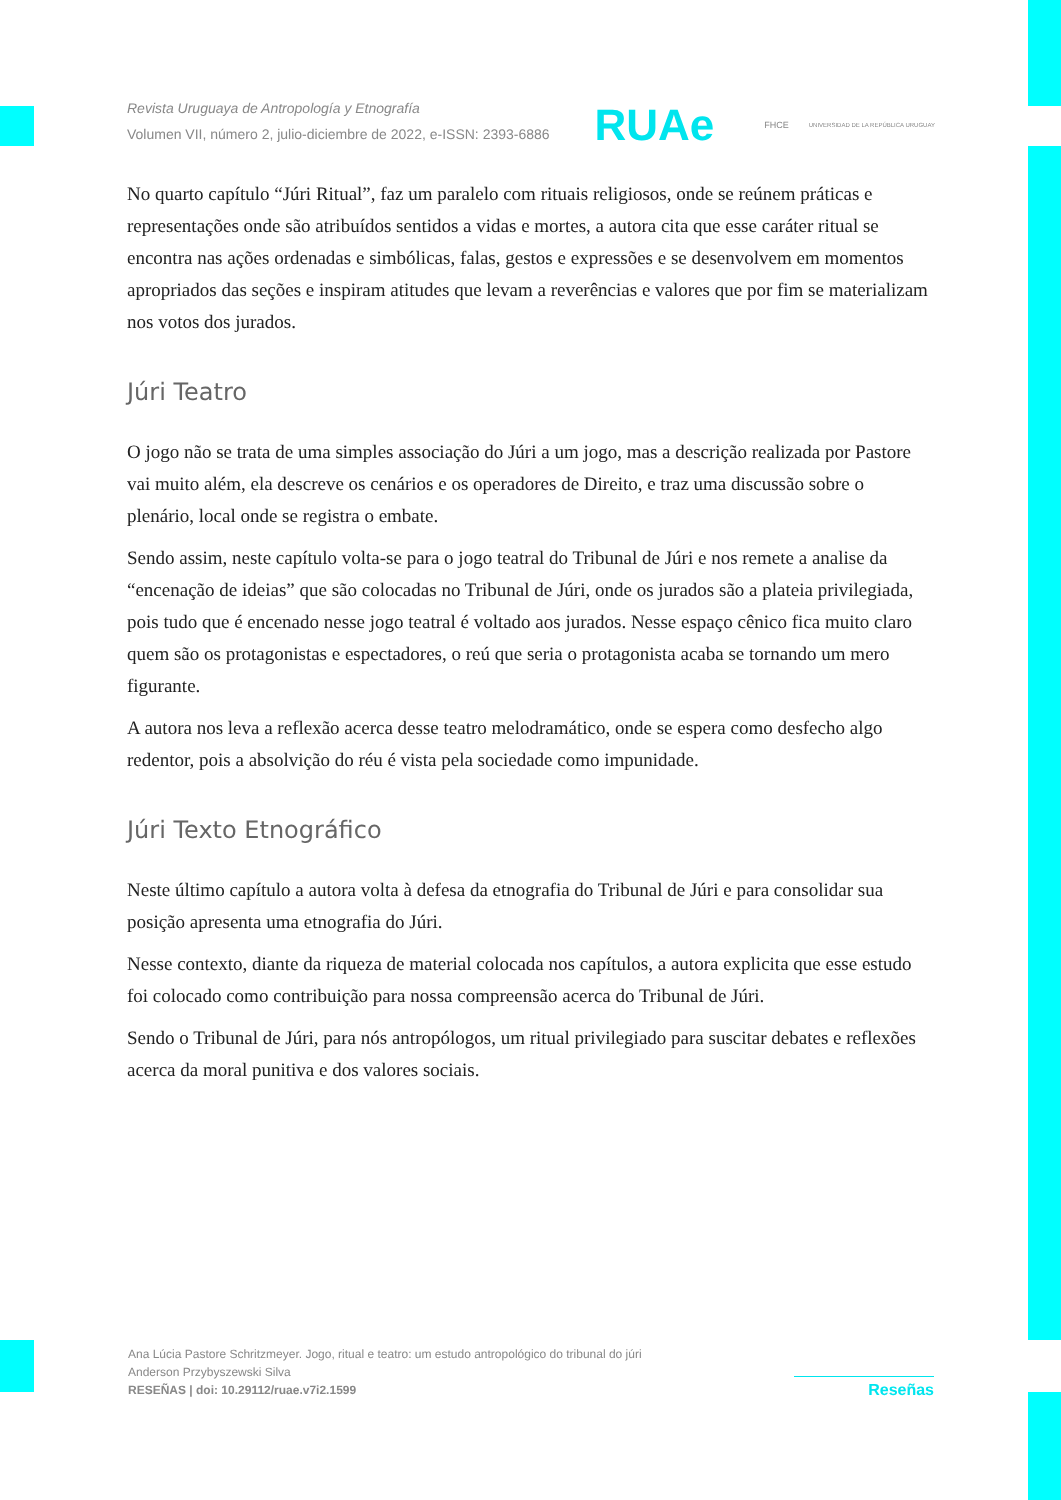Revista Uruguaya de Antropología y Etnografía
Volumen VII, número 2, julio-diciembre de 2022, e-ISSN: 2393-6886
RUAe FHCE UNIVERSIDAD DE LA REPÚBLICA URUGUAY
No quarto capítulo “Júri Ritual”, faz um paralelo com rituais religiosos, onde se reúnem práticas e representações onde são atribuídos sentidos a vidas e mortes, a autora cita que esse caráter ritual se encontra nas ações ordenadas e simbólicas, falas, gestos e expressões e se desenvolvem em momentos apropriados das seções e inspiram atitudes que levam a reverências e valores que por fim se materializam nos votos dos jurados.
Júri Teatro
O jogo não se trata de uma simples associação do Júri a um jogo, mas a descrição realizada por Pastore vai muito além, ela descreve os cenários e os operadores de Direito, e traz uma discussão sobre o plenário, local onde se registra o embate.
Sendo assim, neste capítulo volta-se para o jogo teatral do Tribunal de Júri e nos remete a analise da “encenação de ideias” que são colocadas no Tribunal de Júri, onde os jurados são a plateia privilegiada, pois tudo que é encenado nesse jogo teatral é voltado aos jurados. Nesse espaço cênico fica muito claro quem são os protagonistas e espectadores, o reú que seria o protagonista acaba se tornando um mero figurante.
A autora nos leva a reflexão acerca desse teatro melodramático, onde se espera como desfecho algo redentor, pois a absolvição do réu é vista pela sociedade como impunidade.
Júri Texto Etnográfico
Neste último capítulo a autora volta à defesa da etnografia do Tribunal de Júri e para consolidar sua posição apresenta uma etnografia do Júri.
Nesse contexto, diante da riqueza de material colocada nos capítulos, a autora explicita que esse estudo foi colocado como contribuição para nossa compreensão acerca do Tribunal de Júri.
Sendo o Tribunal de Júri, para nós antropólogos, um ritual privilegiado para suscitar debates e reflexões acerca da moral punitiva e dos valores sociais.
Ana Lúcia Pastore Schritzmeyer. Jogo, ritual e teatro: um estudo antropológico do tribunal do júri
Anderson Przybyszewski Silva
RESEÑAS | doi: 10.29112/ruae.v7i2.1599
Reseñas